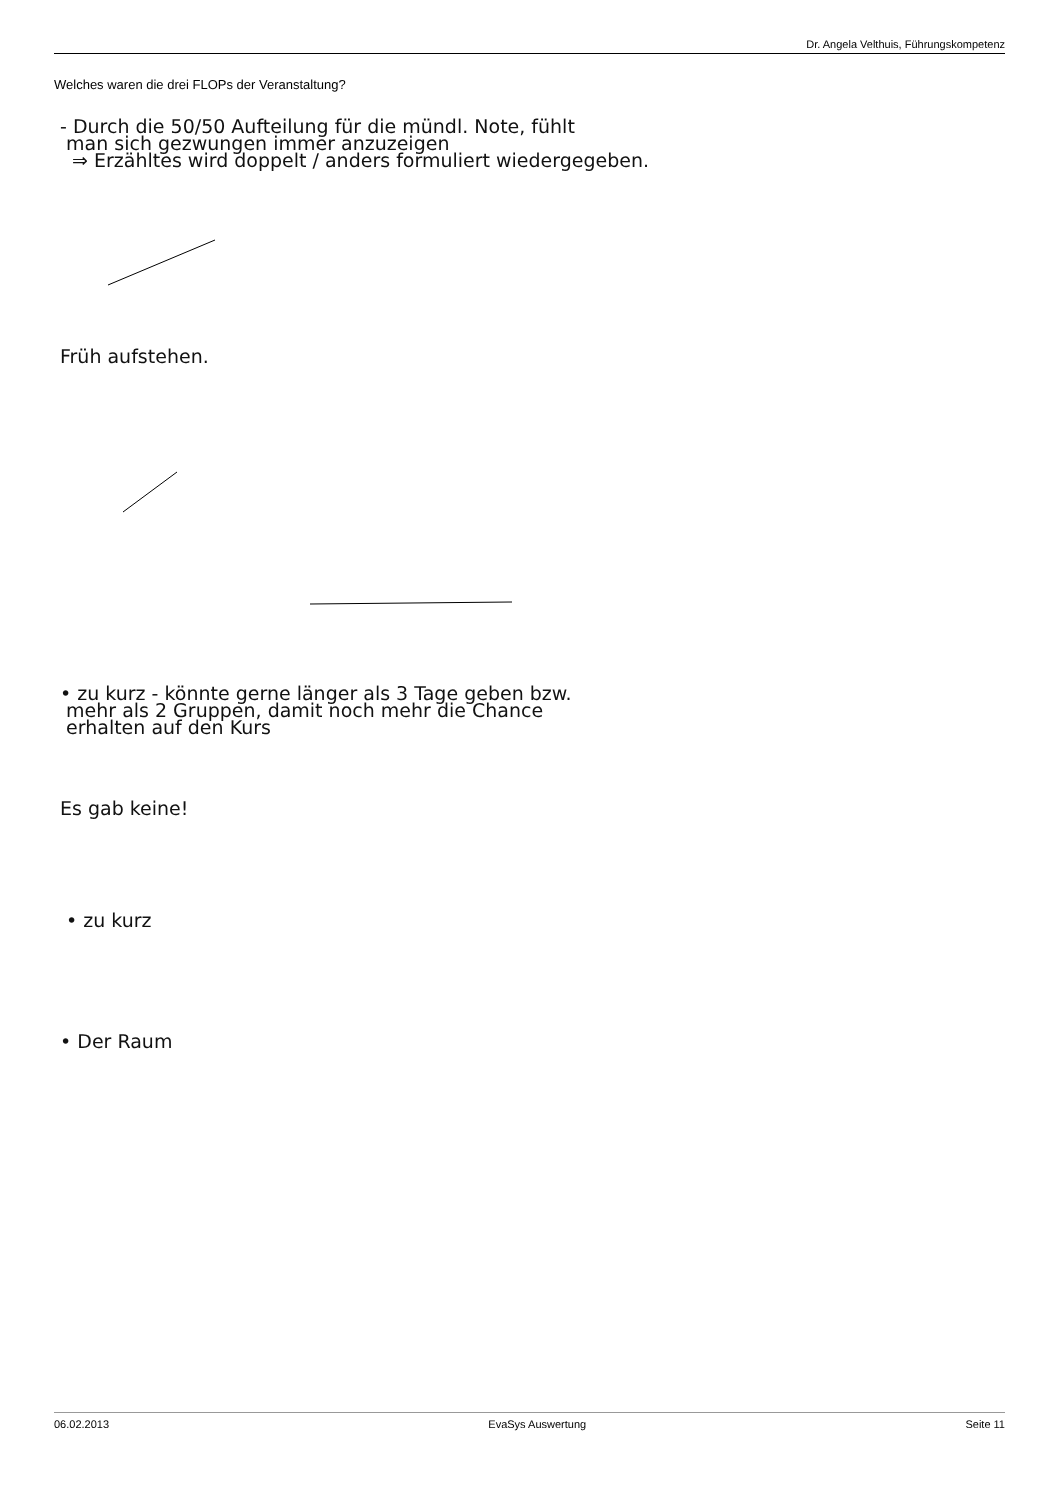Dr. Angela Velthuis, Führungskompetenz
Welches waren die drei FLOPs der Veranstaltung?
- Durch die 50/50 Aufteilung für die mündl. Note, fühlt
man sich gezwungen immer anzuzeigen
⇒ Erzähltes wird doppelt / anders formuliert wiedergegeben.
Früh aufstehen.
• zu kurz - könnte gerne länger als 3 Tage geben bzw.
mehr als 2 Gruppen, damit noch mehr die Chance
erhalten auf den Kurs
Es gab keine!
• zu kurz
• Der Raum
06.02.2013 EvaSys Auswertung Seite 11